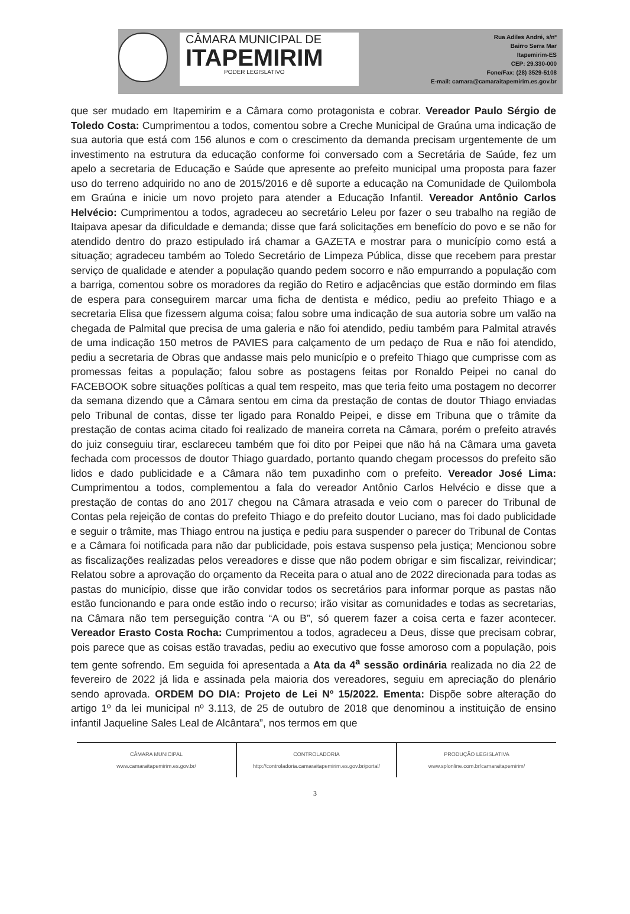CÂMARA MUNICIPAL DE
ITAPEMIRIM
PODER LEGISLATIVO
Rua Adiles André, s/nº
Bairro Serra Mar
Itapemirim-ES
CEP: 29.330-000
Fone/Fax: (28) 3529-5108
E-mail: camara@camaraitapemirim.es.gov.br
que ser mudado em Itapemirim e a Câmara como protagonista e cobrar. Vereador Paulo Sérgio de Toledo Costa: Cumprimentou a todos, comentou sobre a Creche Municipal de Graúna uma indicação de sua autoria que está com 156 alunos e com o crescimento da demanda precisam urgentemente de um investimento na estrutura da educação conforme foi conversado com a Secretária de Saúde, fez um apelo a secretaria de Educação e Saúde que apresente ao prefeito municipal uma proposta para fazer uso do terreno adquirido no ano de 2015/2016 e dê suporte a educação na Comunidade de Quilombola em Graúna e inicie um novo projeto para atender a Educação Infantil. Vereador Antônio Carlos Helvécio: Cumprimentou a todos, agradeceu ao secretário Leleu por fazer o seu trabalho na região de Itaipava apesar da dificuldade e demanda; disse que fará solicitações em benefício do povo e se não for atendido dentro do prazo estipulado irá chamar a GAZETA e mostrar para o município como está a situação; agradeceu também ao Toledo Secretário de Limpeza Pública, disse que recebem para prestar serviço de qualidade e atender a população quando pedem socorro e não empurrando a população com a barriga, comentou sobre os moradores da região do Retiro e adjacências que estão dormindo em filas de espera para conseguirem marcar uma ficha de dentista e médico, pediu ao prefeito Thiago e a secretaria Elisa que fizessem alguma coisa; falou sobre uma indicação de sua autoria sobre um valão na chegada de Palmital que precisa de uma galeria e não foi atendido, pediu também para Palmital através de uma indicação 150 metros de PAVIES para calçamento de um pedaço de Rua e não foi atendido, pediu a secretaria de Obras que andasse mais pelo município e o prefeito Thiago que cumprisse com as promessas feitas a população; falou sobre as postagens feitas por Ronaldo Peipei no canal do FACEBOOK sobre situações políticas a qual tem respeito, mas que teria feito uma postagem no decorrer da semana dizendo que a Câmara sentou em cima da prestação de contas de doutor Thiago enviadas pelo Tribunal de contas, disse ter ligado para Ronaldo Peipei, e disse em Tribuna que o trâmite da prestação de contas acima citado foi realizado de maneira correta na Câmara, porém o prefeito através do juiz conseguiu tirar, esclareceu também que foi dito por Peipei que não há na Câmara uma gaveta fechada com processos de doutor Thiago guardado, portanto quando chegam processos do prefeito são lidos e dado publicidade e a Câmara não tem puxadinho com o prefeito. Vereador José Lima: Cumprimentou a todos, complementou a fala do vereador Antônio Carlos Helvécio e disse que a prestação de contas do ano 2017 chegou na Câmara atrasada e veio com o parecer do Tribunal de Contas pela rejeição de contas do prefeito Thiago e do prefeito doutor Luciano, mas foi dado publicidade e seguir o trâmite, mas Thiago entrou na justiça e pediu para suspender o parecer do Tribunal de Contas e a Câmara foi notificada para não dar publicidade, pois estava suspenso pela justiça; Mencionou sobre as fiscalizações realizadas pelos vereadores e disse que não podem obrigar e sim fiscalizar, reivindicar; Relatou sobre a aprovação do orçamento da Receita para o atual ano de 2022 direcionada para todas as pastas do município, disse que irão convidar todos os secretários para informar porque as pastas não estão funcionando e para onde estão indo o recurso; irão visitar as comunidades e todas as secretarias, na Câmara não tem perseguição contra “A ou B”, só querem fazer a coisa certa e fazer acontecer. Vereador Erasto Costa Rocha: Cumprimentou a todos, agradeceu a Deus, disse que precisam cobrar, pois parece que as coisas estão travadas, pediu ao executivo que fosse amoroso com a população, pois tem gente sofrendo. Em seguida foi apresentada a Ata da 4<sup>a</sup> sessão ordinária realizada no dia 22 de fevereiro de 2022 já lida e assinada pela maioria dos vereadores, seguiu em apreciação do plenário sendo aprovada. ORDEM DO DIA: Projeto de Lei Nº 15/2022. Ementa: Dispõe sobre alteração do artigo 1º da lei municipal nº 3.113, de 25 de outubro de 2018 que denominou a instituição de ensino infantil Jaqueline Sales Leal de Alcântara”, nos termos em que
CÂMARA MUNICIPAL
www.camaraitapemirim.es.gov.br/
CONTROLADORIA
http://controladoria.camaraitapemirim.es.gov.br/portal/
PRODUÇÃO LEGISLATIVA
www.splonline.com.br/camaraitapemirim/
3